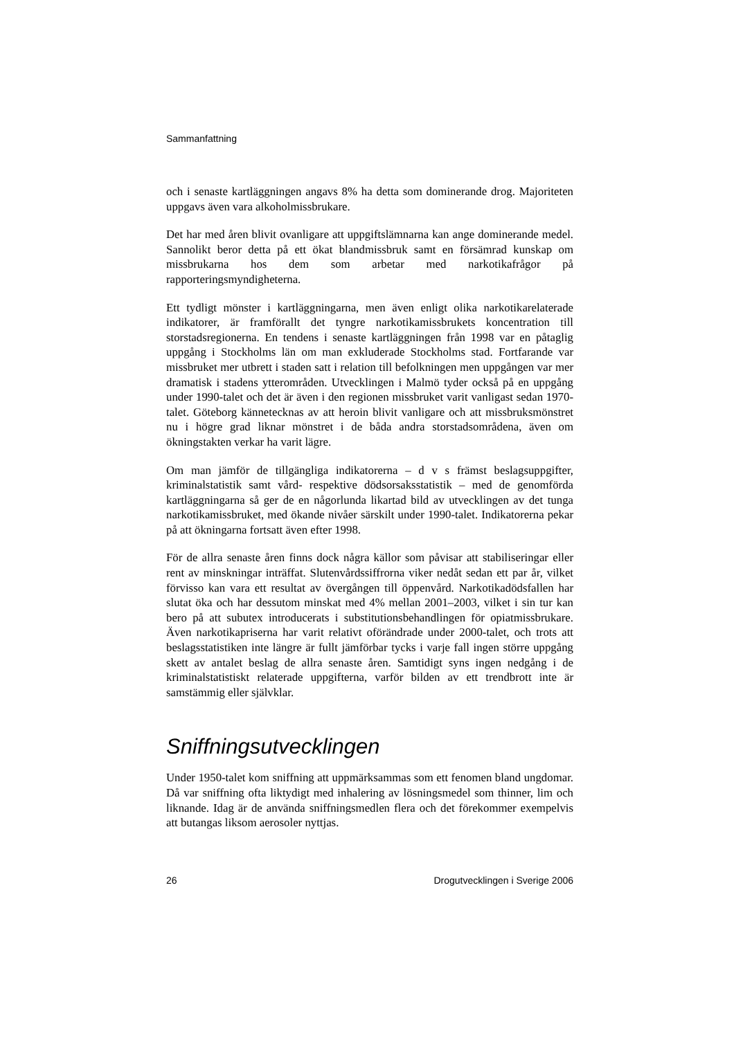Sammanfattning
och i senaste kartläggningen angavs 8% ha detta som dominerande drog. Majoriteten uppgavs även vara alkoholmissbrukare.
Det har med åren blivit ovanligare att uppgiftslämnarna kan ange dominerande medel. Sannolikt beror detta på ett ökat blandmissbruk samt en försämrad kunskap om missbrukarna hos dem som arbetar med narkotikafrågor på rapporteringsmyndigheterna.
Ett tydligt mönster i kartläggningarna, men även enligt olika narkotikarelaterade indikatorer, är framförallt det tyngre narkotikamissbrukets koncentration till storstadsregionerna. En tendens i senaste kartläggningen från 1998 var en påtaglig uppgång i Stockholms län om man exkluderade Stockholms stad. Fortfarande var missbruket mer utbrett i staden satt i relation till befolkningen men uppgången var mer dramatisk i stadens ytterområden. Utvecklingen i Malmö tyder också på en uppgång under 1990-talet och det är även i den regionen missbruket varit vanligast sedan 1970-talet. Göteborg kännetecknas av att heroin blivit vanligare och att missbruksmönstret nu i högre grad liknar mönstret i de båda andra storstadsområdena, även om ökningstakten verkar ha varit lägre.
Om man jämför de tillgängliga indikatorerna – d v s främst beslagsuppgifter, kriminalstatistik samt vård- respektive dödsorsaksstatistik – med de genomförda kartläggningarna så ger de en någorlunda likartad bild av utvecklingen av det tunga narkotikamissbruket, med ökande nivåer särskilt under 1990-talet. Indikatorerna pekar på att ökningarna fortsatt även efter 1998.
För de allra senaste åren finns dock några källor som påvisar att stabiliseringar eller rent av minskningar inträffat. Slutenvårdssiffrorna viker nedåt sedan ett par år, vilket förvisso kan vara ett resultat av övergången till öppenvård. Narkotikadödsfallen har slutat öka och har dessutom minskat med 4% mellan 2001–2003, vilket i sin tur kan bero på att subutex introducerats i substitutionsbehandlingen för opiatmissbrukare. Även narkotikapriserna har varit relativt oförändrade under 2000-talet, och trots att beslagsstatistiken inte längre är fullt jämförbar tycks i varje fall ingen större uppgång skett av antalet beslag de allra senaste åren. Samtidigt syns ingen nedgång i de kriminalstatistiskt relaterade uppgifterna, varför bilden av ett trendbrott inte är samstämmig eller självklar.
Sniffningsutvecklingen
Under 1950-talet kom sniffning att uppmärksammas som ett fenomen bland ungdomar. Då var sniffning ofta liktydigt med inhalering av lösningsmedel som thinner, lim och liknande. Idag är de använda sniffningsmedlen flera och det förekommer exempelvis att butangas liksom aerosoler nyttjas.
26 Drogutvecklingen i Sverige 2006